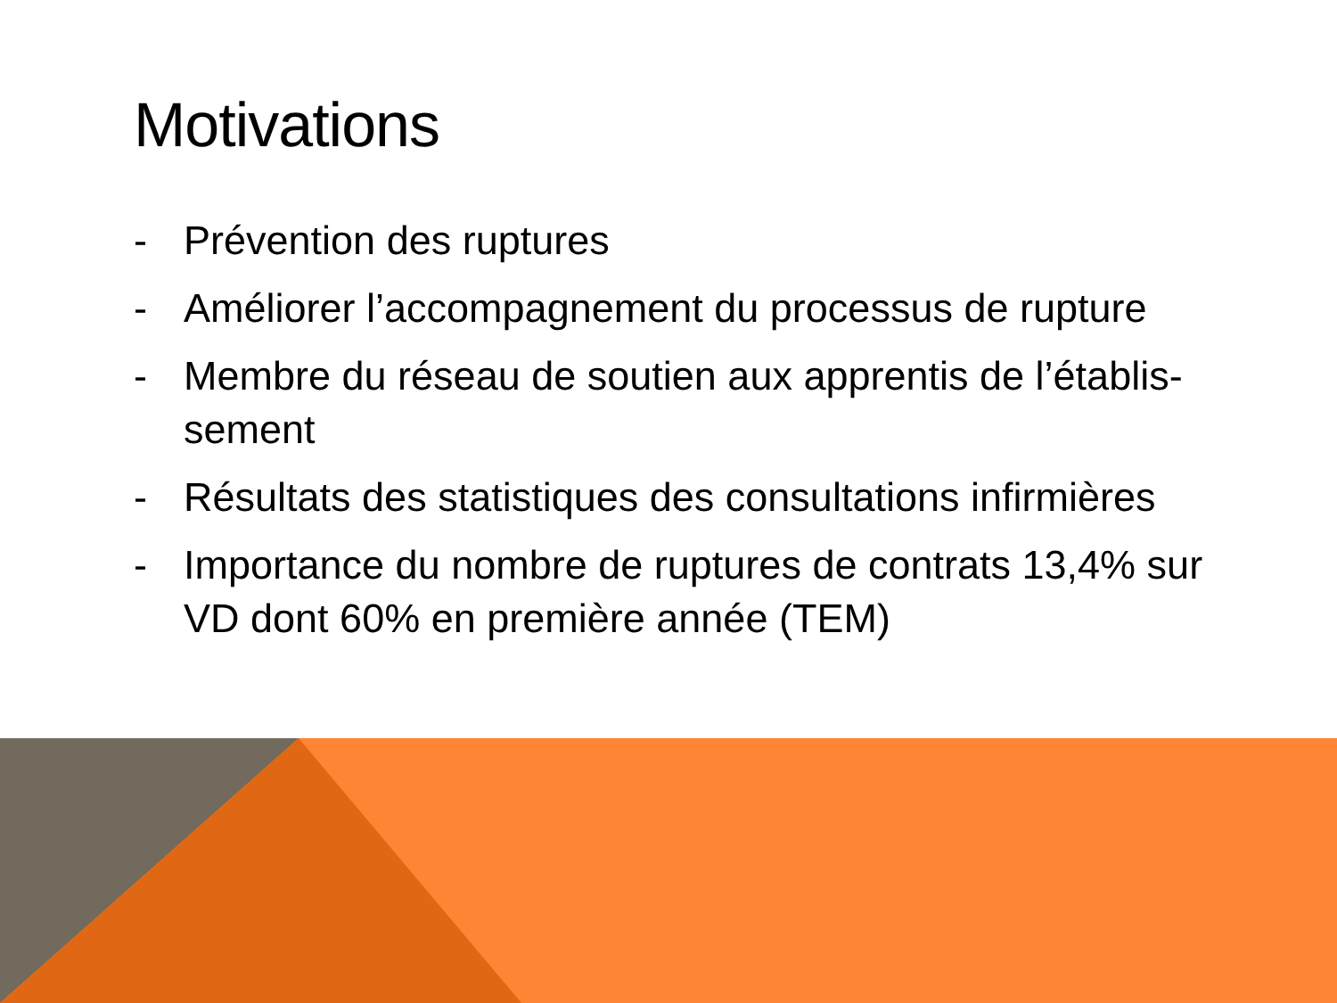Motivations
- Prévention des ruptures
- Améliorer l’accompagnement du processus de rupture
- Membre du réseau de soutien aux apprentis de l’établis-sement
- Résultats des statistiques des consultations infirmières
- Importance du nombre de ruptures de contrats 13,4% sur VD dont 60% en première année (TEM)